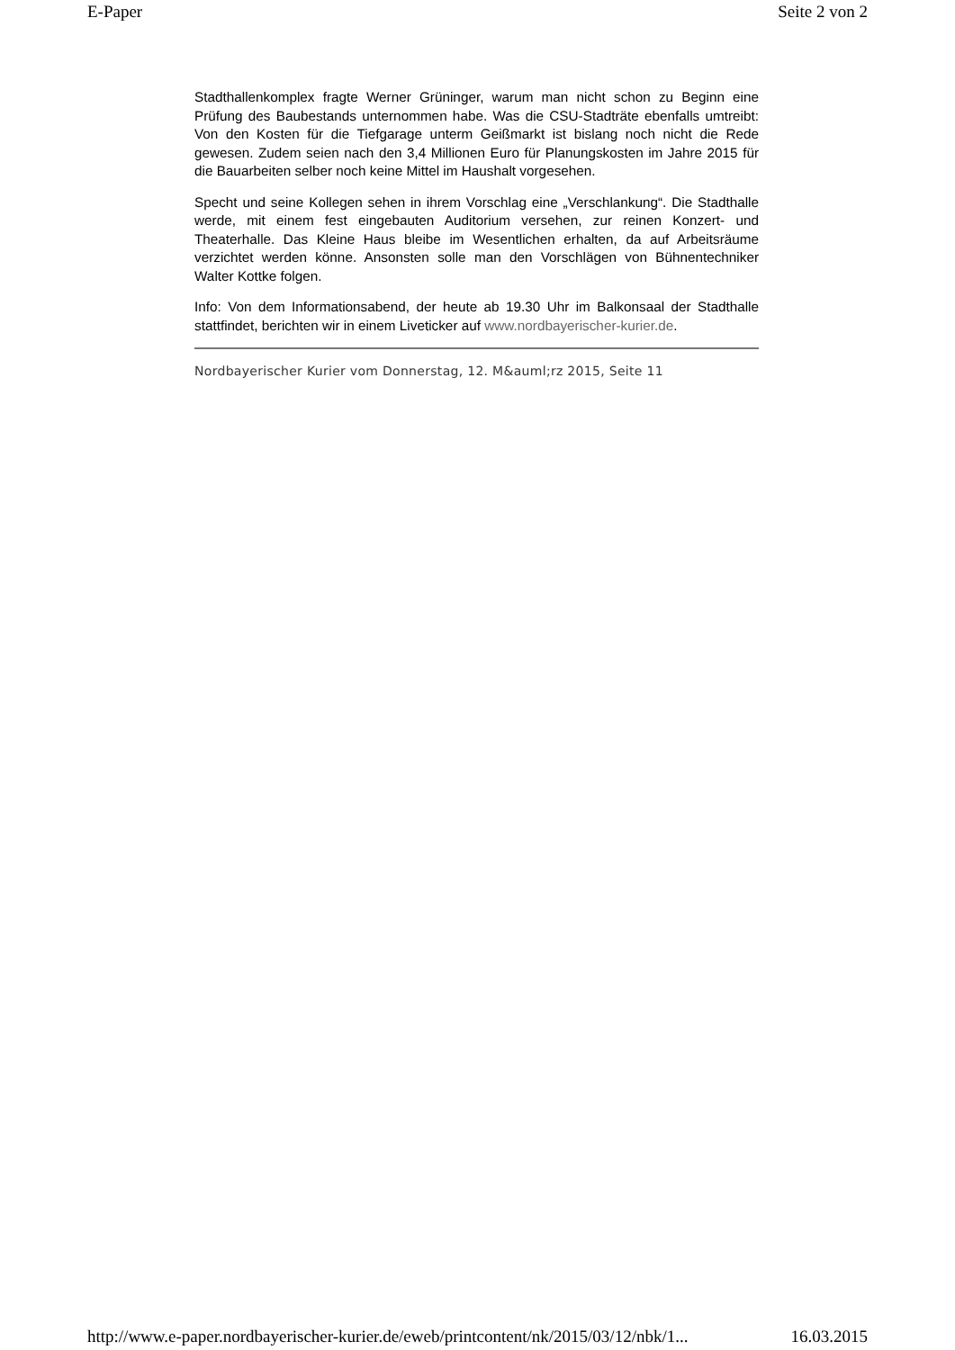E-Paper Seite 2 von 2
Stadthallenkomplex fragte Werner Grüninger, warum man nicht schon zu Beginn eine Prüfung des Baubestands unternommen habe. Was die CSU-Stadträte ebenfalls umtreibt: Von den Kosten für die Tiefgarage unterm Geißmarkt ist bislang noch nicht die Rede gewesen. Zudem seien nach den 3,4 Millionen Euro für Planungskosten im Jahre 2015 für die Bauarbeiten selber noch keine Mittel im Haushalt vorgesehen.
Specht und seine Kollegen sehen in ihrem Vorschlag eine „Verschlankung“. Die Stadthalle werde, mit einem fest eingebauten Auditorium versehen, zur reinen Konzert- und Theaterhalle. Das Kleine Haus bleibe im Wesentlichen erhalten, da auf Arbeitsräume verzichtet werden könne. Ansonsten solle man den Vorschlägen von Bühnentechniker Walter Kottke folgen.
Info: Von dem Informationsabend, der heute ab 19.30 Uhr im Balkonsaal der Stadthalle stattfindet, berichten wir in einem Liveticker auf www.nordbayerischer-kurier.de.
Nordbayerischer Kurier vom Donnerstag, 12. M&auml;rz 2015, Seite 11
http://www.e-paper.nordbayerischer-kurier.de/eweb/printcontent/nk/2015/03/12/nbk/1... 16.03.2015